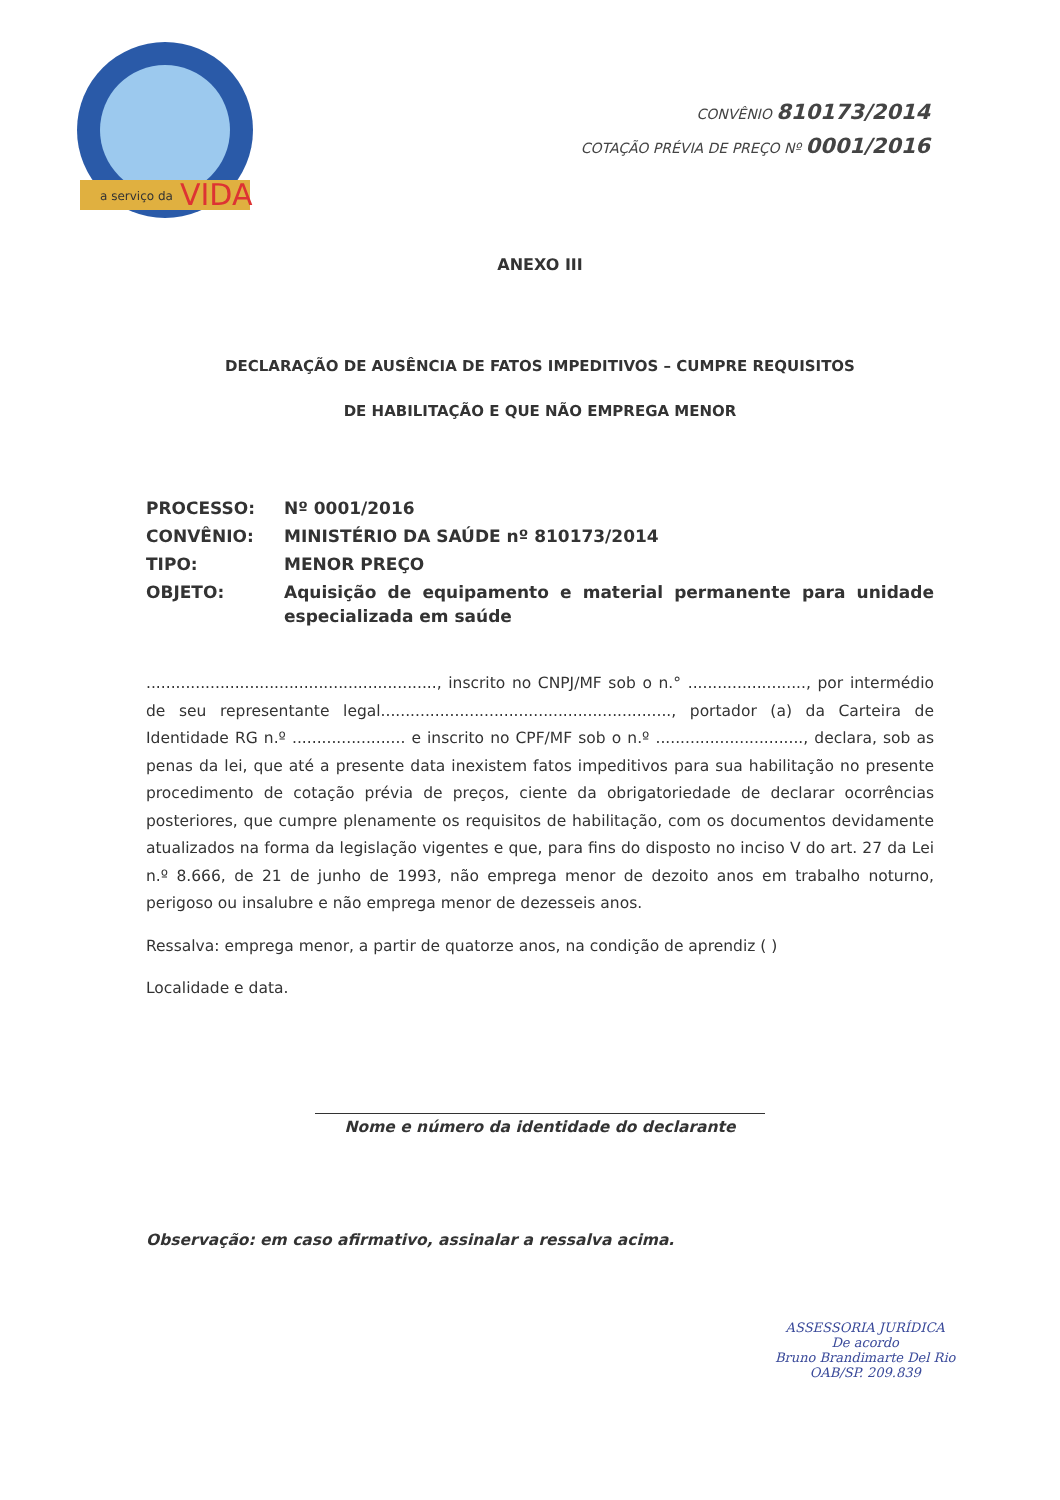a serviço da
VIDA
CONVÊNIO 810173/2014
COTAÇÃO PRÉVIA DE PREÇO Nº 0001/2016
ANEXO III
DECLARAÇÃO DE AUSÊNCIA DE FATOS IMPEDITIVOS – CUMPRE REQUISITOS
DE HABILITAÇÃO E QUE NÃO EMPREGA MENOR
| PROCESSO: | Nº 0001/2016 |
| CONVÊNIO: | MINISTÉRIO DA SAÚDE nº 810173/2014 |
| TIPO: | MENOR PREÇO |
| OBJETO: | Aquisição de equipamento e material permanente para unidade especializada em saúde |
..........................................................., inscrito no CNPJ/MF sob o n.° ........................, por intermédio de seu representante legal..........................................................., portador (a) da Carteira de Identidade RG n.º ....................... e inscrito no CPF/MF sob o n.º .............................., declara, sob as penas da lei, que até a presente data inexistem fatos impeditivos para sua habilitação no presente procedimento de cotação prévia de preços, ciente da obrigatoriedade de declarar ocorrências posteriores, que cumpre plenamente os requisitos de habilitação, com os documentos devidamente atualizados na forma da legislação vigentes e que, para fins do disposto no inciso V do art. 27 da Lei n.º 8.666, de 21 de junho de 1993, não emprega menor de dezoito anos em trabalho noturno, perigoso ou insalubre e não emprega menor de dezesseis anos.
Ressalva: emprega menor, a partir de quatorze anos, na condição de aprendiz ( )
Localidade e data.
Nome e número da identidade do declarante
Observação: em caso afirmativo, assinalar a ressalva acima.
ASSESSORIA JURÍDICA
De acordo
Bruno Brandimarte Del Rio
OAB/SP. 209.839